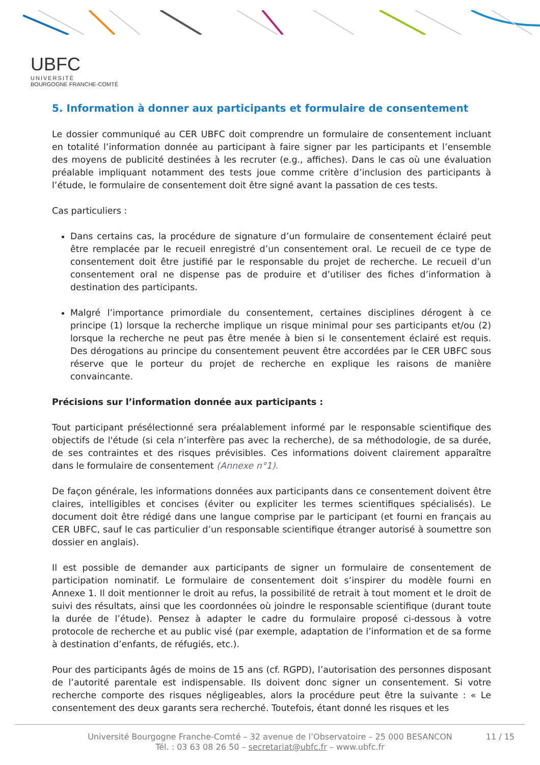UBFC
UNIVERSITÉ
BOURGOGNE FRANCHE-COMTÉ
5. Information à donner aux participants et formulaire de consentement
Le dossier communiqué au CER UBFC doit comprendre un formulaire de consentement incluant en totalité l’information donnée au participant à faire signer par les participants et l’ensemble des moyens de publicité destinées à les recruter (e.g., affiches). Dans le cas où une évaluation préalable impliquant notamment des tests joue comme critère d’inclusion des participants à l’étude, le formulaire de consentement doit être signé avant la passation de ces tests.
Cas particuliers :
Dans certains cas, la procédure de signature d’un formulaire de consentement éclairé peut être remplacée par le recueil enregistré d’un consentement oral. Le recueil de ce type de consentement doit être justifié par le responsable du projet de recherche. Le recueil d’un consentement oral ne dispense pas de produire et d’utiliser des fiches d’information à destination des participants.
Malgré l’importance primordiale du consentement, certaines disciplines dérogent à ce principe (1) lorsque la recherche implique un risque minimal pour ses participants et/ou (2) lorsque la recherche ne peut pas être menée à bien si le consentement éclairé est requis. Des dérogations au principe du consentement peuvent être accordées par le CER UBFC sous réserve que le porteur du projet de recherche en explique les raisons de manière convaincante.
Précisions sur l’information donnée aux participants :
Tout participant présélectionné sera préalablement informé par le responsable scientifique des objectifs de l'étude (si cela n’interfère pas avec la recherche), de sa méthodologie, de sa durée, de ses contraintes et des risques prévisibles. Ces informations doivent clairement apparaître dans le formulaire de consentement (Annexe n°1).
De façon générale, les informations données aux participants dans ce consentement doivent être claires, intelligibles et concises (éviter ou expliciter les termes scientifiques spécialisés). Le document doit être rédigé dans une langue comprise par le participant (et fourni en français au CER UBFC, sauf le cas particulier d’un responsable scientifique étranger autorisé à soumettre son dossier en anglais).
Il est possible de demander aux participants de signer un formulaire de consentement de participation nominatif. Le formulaire de consentement doit s’inspirer du modèle fourni en Annexe 1. Il doit mentionner le droit au refus, la possibilité de retrait à tout moment et le droit de suivi des résultats, ainsi que les coordonnées où joindre le responsable scientifique (durant toute la durée de l’étude). Pensez à adapter le cadre du formulaire proposé ci-dessous à votre protocole de recherche et au public visé (par exemple, adaptation de l’information et de sa forme à destination d’enfants, de réfugiés, etc.).
Pour des participants âgés de moins de 15 ans (cf. RGPD), l’autorisation des personnes disposant de l’autorité parentale est indispensable. Ils doivent donc signer un consentement. Si votre recherche comporte des risques négligeables, alors la procédure peut être la suivante : « Le consentement des deux garants sera recherché. Toutefois, étant donné les risques et les
Université Bourgogne Franche-Comté – 32 avenue de l’Observatoire – 25 000 BESANCON
Tél. : 03 63 08 26 50 – secretariat@ubfc.fr – www.ubfc.fr
11 / 15